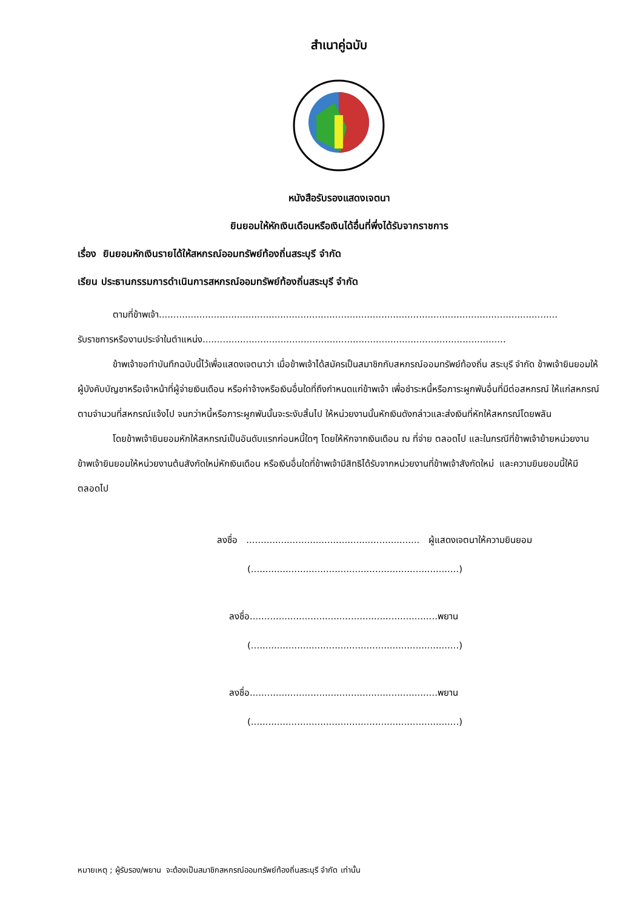สำเนาคู่ฉบับ
หนังสือรับรองแสดงเจตนา
ยินยอมให้หักเงินเดือนหรือเงินได้อื่นที่พึ่งได้รับจากราชการ
เรื่อง ยินยอมหักเงินรายได้ให้สหกรณ์ออมทรัพย์ท้องถิ่นสระบุรี จำกัด
เรียน ประธานกรรมการดำเนินการสหกรณ์ออมทรัพย์ท้องถิ่นสระบุรี จำกัด
ตามที่ข้าพเจ้า..........................................................................................................................................
รับราชการหรืองานประจำในตำแหน่ง.........................................................................................................
ข้าพเจ้าขอทำบันทึกฉบับนี้ไว้เพื่อแสดงเจตนาว่า เมื่อข้าพเจ้าได้สมัครเป็นสมาชิกกับสหกรณ์ออมทรัพย์ท้องถิ่น สระบุรี จำกัด ข้าพเจ้ายินยอมให้ผู้บังคับบัญชาหรือเจ้าหน้าที่ผู้จ่ายเงินเดือน หรือค่าจ้างหรือเงินอื่นใดที่ถึงกำหนดแก่ข้าพเจ้า เพื่อชำระหนี้หรือภาระผูกพันอื่นที่มีต่อสหกรณ์ ให้แก่สหกรณ์ตามจำนวนที่สหกรณ์แจ้งไป จนกว่าหนี้หรือภาระผูกพันนั้นจะระงับสิ้นไป ให้หน่วยงานนั้นหักเงินดังกล่าวและส่งเงินที่หักให้สหกรณ์โดยพลัน
โดยข้าพเจ้ายินยอมหักให้สหกรณ์เป็นอันดับแรกก่อนหนี้ใดๆ โดยให้หักจากเงินเดือน ณ ที่จ่าย ตลอดไป และในกรณีที่ข้าพเจ้าย้ายหน่วยงาน ข้าพเจ้ายินยอมให้หน่วยงานต้นสังกัดใหม่หักเงินเดือน หรือเงินอื่นใดที่ข้าพเจ้ามีสิทธิได้รับจากหน่วยงานที่ข้าพเจ้าสังกัดใหม่ และความยินยอมนี้ให้มีตลอดไป
ลงชื่อ ............................................................ ผู้แสดงเจตนาให้ความยินยอม
(........................................................................)
ลงชื่อ.................................................................พยาน
(........................................................................)
ลงชื่อ.................................................................พยาน
(........................................................................)
หมายเหตุ ; ผู้รับรอง/พยาน จะต้องเป็นสมาชิกสหกรณ์ออมทรัพย์ท้องถิ่นสระบุรี จำกัด เท่านั้น